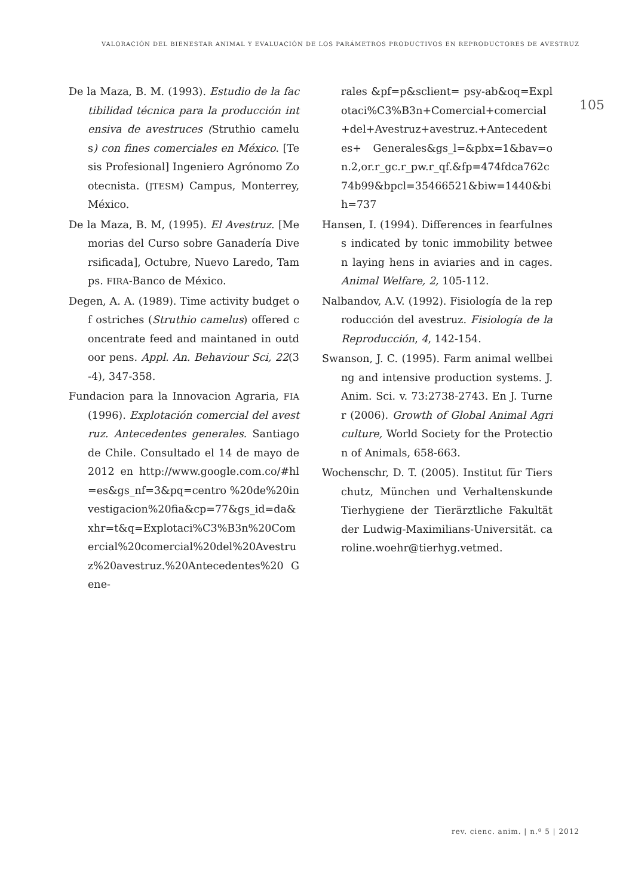VALORACIÓN DEL BIENESTAR ANIMAL Y EVALUACIÓN DE LOS PARÁMETROS PRODUCTIVOS EN REPRODUCTORES DE AVESTRUZ
105
De la Maza, B. M. (1993). Estudio de la factibilidad técnica para la producción intensiva de avestruces (Struthio camelus) con fines comerciales en México. [Tesis Profesional] Ingeniero Agrónomo Zootecnista. (JTESM) Campus, Monterrey, México.
De la Maza, B. M, (1995). El Avestruz. [Memorias del Curso sobre Ganadería Diversificada], Octubre, Nuevo Laredo, Tamps. FIRA-Banco de México.
Degen, A. A. (1989). Time activity budget of ostriches (Struthio camelus) offered concentrate feed and maintaned in outdoor pens. Appl. An. Behaviour Sci, 22(3-4), 347-358.
Fundacion para la Innovacion Agraria, FIA (1996). Explotación comercial del avestruz. Antecedentes generales. Santiago de Chile. Consultado el 14 de mayo de 2012 en http://www.google.com.co/#hl=es&gs_nf=3&pq=centro %20de%20investigacion%20fia&cp=77&gs_id=da&xhr=t&q=Explotaci%C3%B3n%20Comercial%20comercial%20del%20Avestruz%20avestruz.%20Antecedentes%20 Gene-
rales &pf=p&sclient= psy-ab&oq=Explotaci%C3%B3n+Comercial+comercial+del+Avestruz+avestruz.+Antecedentes+ Generales&gs_l=&pbx=1&bav=on.2,or.r_gc.r_pw.r_qf.&fp=474fdca762c74b99&bpcl=35466521&biw=1440&bih=737
Hansen, I. (1994). Differences in fearfulness indicated by tonic immobility between laying hens in aviaries and in cages. Animal Welfare, 2, 105-112.
Nalbandov, A.V. (1992). Fisiología de la reproducción del avestruz. Fisiología de la Reproducción, 4, 142-154.
Swanson, J. C. (1995). Farm animal wellbeing and intensive production systems. J. Anim. Sci. v. 73:2738-2743. En J. Turner (2006). Growth of Global Animal Agriculture, World Society for the Protection of Animals, 658-663.
Wochenschr, D. T. (2005). Institut für Tierschutz, München und Verhaltenskunde Tierhygiene der Tierärztliche Fakultät der Ludwig-Maximilians-Universität. caroline.woehr@tierhyg.vetmed.
rev. cienc. anim. | n.º 5 | 2012